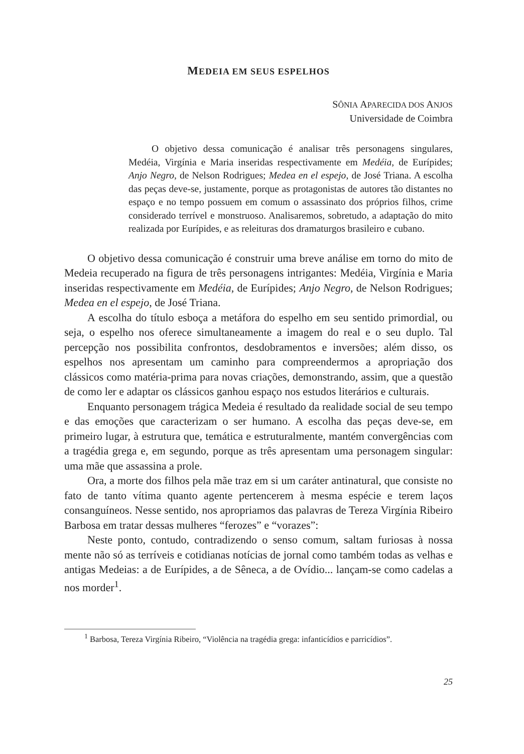MEDEIA EM SEUS ESPELHOS
SÔNIA APARECIDA DOS ANJOS
Universidade de Coimbra
O objetivo dessa comunicação é analisar três personagens singulares, Medéia, Virgínia e Maria inseridas respectivamente em Medéia, de Eurípides; Anjo Negro, de Nelson Rodrigues; Medea en el espejo, de José Triana. A escolha das peças deve-se, justamente, porque as protagonistas de autores tão distantes no espaço e no tempo possuem em comum o assassinato dos próprios filhos, crime considerado terrível e monstruoso. Analisaremos, sobretudo, a adaptação do mito realizada por Eurípides, e as releituras dos dramaturgos brasileiro e cubano.
O objetivo dessa comunicação é construir uma breve análise em torno do mito de Medeia recuperado na figura de três personagens intrigantes: Medéia, Virgínia e Maria inseridas respectivamente em Medéia, de Eurípides; Anjo Negro, de Nelson Rodrigues; Medea en el espejo, de José Triana.
A escolha do título esboça a metáfora do espelho em seu sentido primordial, ou seja, o espelho nos oferece simultaneamente a imagem do real e o seu duplo. Tal percepção nos possibilita confrontos, desdobramentos e inversões; além disso, os espelhos nos apresentam um caminho para compreendermos a apropriação dos clássicos como matéria-prima para novas criações, demonstrando, assim, que a questão de como ler e adaptar os clássicos ganhou espaço nos estudos literários e culturais.
Enquanto personagem trágica Medeia é resultado da realidade social de seu tempo e das emoções que caracterizam o ser humano. A escolha das peças deve-se, em primeiro lugar, à estrutura que, temática e estruturalmente, mantém convergências com a tragédia grega e, em segundo, porque as três apresentam uma personagem singular: uma mãe que assassina a prole.
Ora, a morte dos filhos pela mãe traz em si um caráter antinatural, que consiste no fato de tanto vítima quanto agente pertencerem à mesma espécie e terem laços consanguíneos. Nesse sentido, nos apropriamos das palavras de Tereza Virgínia Ribeiro Barbosa em tratar dessas mulheres “ferozes” e “vorazes”:
Neste ponto, contudo, contradizendo o senso comum, saltam furiosas à nossa mente não só as terríveis e cotidianas notícias de jornal como também todas as velhas e antigas Medeias: a de Eurípides, a de Sêneca, a de Ovídio... lançam-se como cadelas a nos morder<sup>1</sup>.
<sup>1</sup> Barbosa, Tereza Virgínia Ribeiro, “Violência na tragédia grega: infanticídios e parricídios”.
25